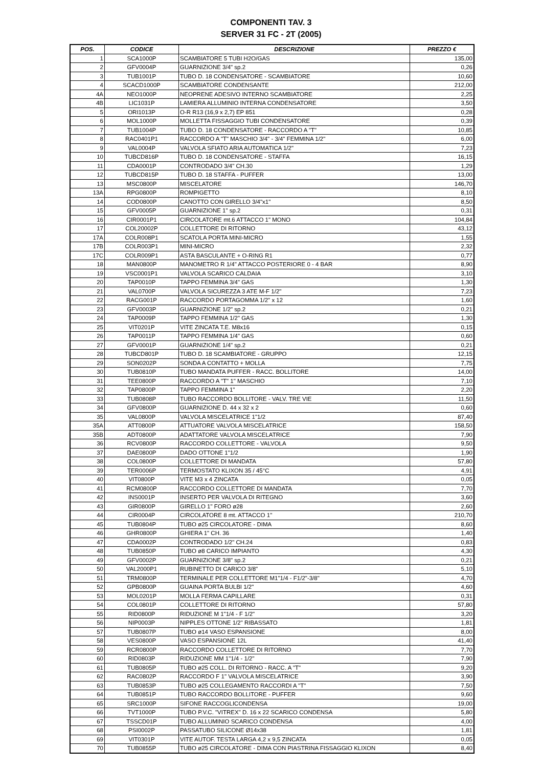COMPONENTI TAV. 3
SERVER 31 FC - 2T (2005)
| POS. | CODICE | DESCRIZIONE | PREZZO € |
| --- | --- | --- | --- |
| 1 | SCA1000P | SCAMBIATORE 5 TUBI H2O/GAS | 135,00 |
| 2 | GFV0004P | GUARNIZIONE 3/4" sp.2 | 0,26 |
| 3 | TUB1001P | TUBO D. 18 CONDENSATORE - SCAMBIATORE | 10,60 |
| 4 | SCACD1000P | SCAMBIATORE CONDENSANTE | 212,00 |
| 4A | NEO1000P | NEOPRENE ADESIVO INTERNO SCAMBIATORE | 2,25 |
| 4B | LIC1031P | LAMIERA ALLUMINIO INTERNA CONDENSATORE | 3,50 |
| 5 | ORI1013P | O-R R13 (16,9 x 2,7) EP 851 | 0,28 |
| 6 | MOL1000P | MOLLETTA FISSAGGIO TUBI CONDENSATORE | 0,39 |
| 7 | TUB1004P | TUBO D. 18 CONDENSATORE - RACCORDO A "T" | 10,85 |
| 8 | RAC0401P1 | RACCORDO A "T" MASCHIO 3/4" - 3/4" FEMMINA 1/2" | 6,00 |
| 9 | VAL0004P | VALVOLA SFIATO ARIA AUTOMATICA 1/2" | 7,23 |
| 10 | TUBCD816P | TUBO D. 18 CONDENSATORE - STAFFA | 16,15 |
| 11 | CDA0001P | CONTRODADO 3/4" CH.30 | 1,29 |
| 12 | TUBCD815P | TUBO D. 18 STAFFA - PUFFER | 13,00 |
| 13 | MSC0800P | MISCELATORE | 146,70 |
| 13A | RPG0800P | ROMPIGETTO | 8,10 |
| 14 | COD0800P | CANOTTO CON GIRELLO 3/4"x1" | 8,50 |
| 15 | GFV0005P | GUARNIZIONE 1" sp.2 | 0,31 |
| 16 | CIR0001P1 | CIRCOLATORE mt.6 ATTACCO 1" MONO | 104,84 |
| 17 | COL20002P | COLLETTORE DI RITORNO | 43,12 |
| 17A | COLR008P1 | SCATOLA PORTA MINI-MICRO | 1,55 |
| 17B | COLR003P1 | MINI-MICRO | 2,32 |
| 17C | COLR009P1 | ASTA BASCULANTE + O-RING R1 | 0,77 |
| 18 | MAN0800P | MANOMETRO R 1/4" ATTACCO POSTERIORE 0 - 4 BAR | 8,90 |
| 19 | VSC0001P1 | VALVOLA SCARICO CALDAIA | 3,10 |
| 20 | TAP0010P | TAPPO FEMMINA 3/4" GAS | 1,30 |
| 21 | VAL0700P | VALVOLA SICUREZZA 3 ATE M-F 1/2" | 7,23 |
| 22 | RACG001P | RACCORDO PORTAGOMMA 1/2" x 12 | 1,60 |
| 23 | GFV0003P | GUARNIZIONE 1/2" sp.2 | 0,21 |
| 24 | TAP0009P | TAPPO FEMMINA 1/2" GAS | 1,30 |
| 25 | VIT0201P | VITE ZINCATA T.E. M8x16 | 0,15 |
| 26 | TAP0011P | TAPPO FEMMINA 1/4" GAS | 0,60 |
| 27 | GFV0001P | GUARNIZIONE 1/4" sp.2 | 0,21 |
| 28 | TUBCD801P | TUBO D. 18 SCAMBIATORE - GRUPPO | 12,15 |
| 29 | SON0202P | SONDA A CONTATTO + MOLLA | 7,75 |
| 30 | TUB0810P | TUBO MANDATA PUFFER - RACC. BOLLITORE | 14,00 |
| 31 | TEE0800P | RACCORDO A "T" 1" MASCHIO | 7,10 |
| 32 | TAP0800P | TAPPO FEMMINA 1" | 2,20 |
| 33 | TUB0808P | TUBO RACCORDO BOLLITORE - VALV. TRE VIE | 11,50 |
| 34 | GFV0800P | GUARNIZIONE D. 44 x 32 x 2 | 0,60 |
| 35 | VAL0800P | VALVOLA MISCELATRICE 1"1/2 | 87,40 |
| 35A | ATT0800P | ATTUATORE VALVOLA MISCELATRICE | 158,50 |
| 35B | ADT0800P | ADATTATORE VALVOLA MISCELATRICE | 7,90 |
| 36 | RCV0800P | RACCORDO COLLETTORE - VALVOLA | 9,50 |
| 37 | DAE0800P | DADO OTTONE 1"1/2 | 1,90 |
| 38 | COL0800P | COLLETTORE DI MANDATA | 57,80 |
| 39 | TER0006P | TERMOSTATO KLIXON 35 / 45°C | 4,91 |
| 40 | VIT0800P | VITE M3 x 4 ZINCATA | 0,05 |
| 41 | RCM0800P | RACCORDO COLLETTORE DI MANDATA | 7,70 |
| 42 | INS0001P | INSERTO PER VALVOLA DI RITEGNO | 3,60 |
| 43 | GIR0800P | GIRELLO 1" FORO ø28 | 2,60 |
| 44 | CIR0004P | CIRCOLATORE 8 mt. ATTACCO 1" | 210,70 |
| 45 | TUB0804P | TUBO ø25 CIRCOLATORE - DIMA | 8,60 |
| 46 | GHR0800P | GHIERA 1" CH. 36 | 1,40 |
| 47 | CDA0002P | CONTRODADO 1/2" CH.24 | 0,83 |
| 48 | TUB0850P | TUBO ø8 CARICO IMPIANTO | 4,30 |
| 49 | GFV0002P | GUARNIZIONE 3/8" sp.2 | 0,21 |
| 50 | VAL2000P1 | RUBINETTO DI CARICO 3/8" | 5,10 |
| 51 | TRM0800P | TERMINALE PER COLLETTORE M1"1/4 - F1/2"-3/8" | 4,70 |
| 52 | GPB0800P | GUAINA PORTA BULBI 1/2" | 4,60 |
| 53 | MOL0201P | MOLLA FERMA CAPILLARE | 0,31 |
| 54 | COL0801P | COLLETTORE DI RITORNO | 57,80 |
| 55 | RID0800P | RIDUZIONE M 1"1/4 - F 1/2" | 3,20 |
| 56 | NIP0003P | NIPPLES OTTONE 1/2" RIBASSATO | 1,81 |
| 57 | TUB0807P | TUBO ø14 VASO ESPANSIONE | 8,00 |
| 58 | VES0800P | VASO ESPANSIONE 12L | 41,40 |
| 59 | RCR0800P | RACCORDO COLLETTORE DI RITORNO | 7,70 |
| 60 | RID0803P | RIDUZIONE MM 1"1/4 - 1/2" | 7,90 |
| 61 | TUB0805P | TUBO ø25 COLL. DI RITORNO - RACC. A "T" | 9,20 |
| 62 | RAC0802P | RACCORDO F 1" VALVOLA MISCELATRICE | 3,90 |
| 63 | TUB0853P | TUBO ø25 COLLEGAMENTO RACCORDI A "T" | 7,50 |
| 64 | TUB0851P | TUBO RACCORDO BOLLITORE - PUFFER | 9,60 |
| 65 | SRC1000P | SIFONE RACCOGLICONDENSA | 19,00 |
| 66 | TVT1000P | TUBO P.V.C. "VITREX" D. 16 x 22 SCARICO CONDENSA | 5,80 |
| 67 | TSSCD01P | TUBO ALLUMINIO SCARICO CONDENSA | 4,00 |
| 68 | PSI0002P | PASSATUBO SILICONE Ø14x38 | 1,81 |
| 69 | VIT0301P | VITE AUTOF. TESTA LARGA 4,2 x 9,5 ZINCATA | 0,05 |
| 70 | TUB0855P | TUBO ø25 CIRCOLATORE - DIMA CON PIASTRINA FISSAGGIO KLIXON | 8,40 |